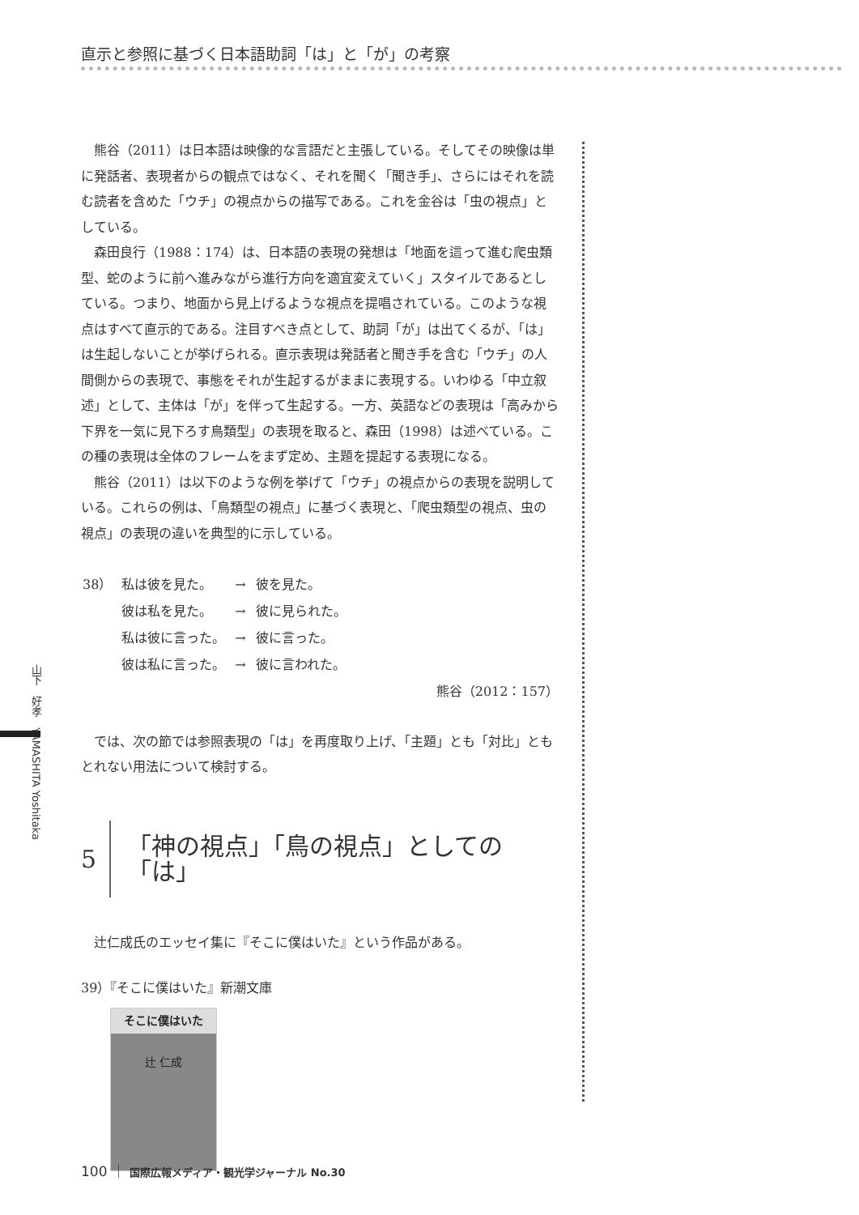直示と参照に基づく日本語助詞「は」と「が」の考察
山下　好孝　YAMASHITA Yoshitaka
熊谷（2011）は日本語は映像的な言語だと主張している。そしてその映像は単に発話者、表現者からの観点ではなく、それを聞く「聞き手」、さらにはそれを読む読者を含めた「ウチ」の視点からの描写である。これを金谷は「虫の視点」としている。
森田良行（1988：174）は、日本語の表現の発想は「地面を這って進む爬虫類型、蛇のように前へ進みながら進行方向を適宜変えていく」スタイルであるとしている。つまり、地面から見上げるような視点を提唱されている。このような視点はすべて直示的である。注目すべき点として、助詞「が」は出てくるが、「は」は生起しないことが挙げられる。直示表現は発話者と聞き手を含む「ウチ」の人間側からの表現で、事態をそれが生起するがままに表現する。いわゆる「中立叙述」として、主体は「が」を伴って生起する。一方、英語などの表現は「高みから下界を一気に見下ろす鳥類型」の表現を取ると、森田（1998）は述べている。この種の表現は全体のフレームをまず定め、主題を提起する表現になる。
熊谷（2011）は以下のような例を挙げて「ウチ」の視点からの表現を説明している。これらの例は、「鳥類型の視点」に基づく表現と、「爬虫類型の視点、虫の視点」の表現の違いを典型的に示している。
| 38） | 私は彼を見た。 | → | 彼を見た。 |
| | 彼は私を見た。 | → | 彼に見られた。 |
| | 私は彼に言った。 | → | 彼に言った。 |
| | 彼は私に言った。 | → | 彼に言われた。 |
熊谷（2012：157）
では、次の節では参照表現の「は」を再度取り上げ、「主題」とも「対比」ともとれない用法について検討する。
5 「神の視点」「鳥の視点」としての「は」
辻仁成氏のエッセイ集に『そこに僕はいた』という作品がある。
39）『そこに僕はいた』新潮文庫
そこに僕はいた
辻 仁成
100 ｜ 国際広報メディア・観光学ジャーナル No.30